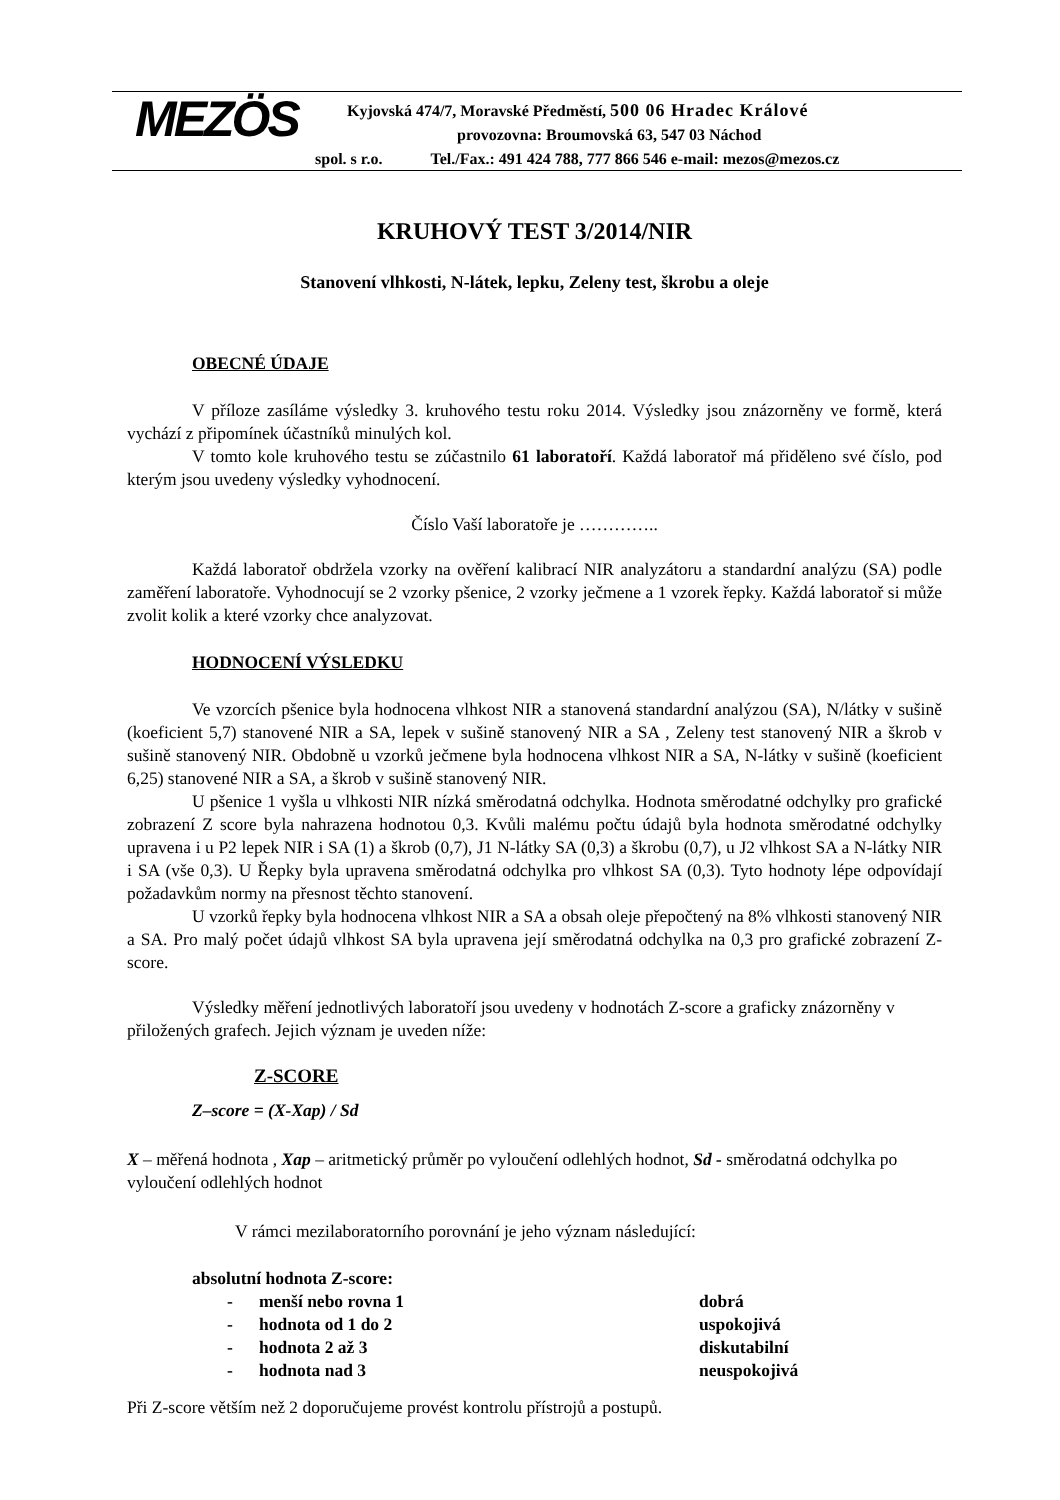MEZÖS
Kyjovská 474/7, Moravské Předměstí, 500 06 Hradec Králové
provozovna: Broumovská 63, 547 03 Náchod
spol. s r.o. Tel./Fax.: 491 424 788, 777 866 546 e-mail: mezos@mezos.cz
KRUHOVÝ TEST 3/2014/NIR
Stanovení vlhkosti, N-látek, lepku, Zeleny test, škrobu a oleje
OBECNÉ ÚDAJE
V příloze zasíláme výsledky 3. kruhového testu roku 2014. Výsledky jsou znázorněny ve formě, která vychází z připomínek účastníků minulých kol.
V tomto kole kruhového testu se zúčastnilo 61 laboratoří. Každá laboratoř má přiděleno své číslo, pod kterým jsou uvedeny výsledky vyhodnocení.
Číslo Vaší laboratoře je …………..
Každá laboratoř obdržela vzorky na ověření kalibrací NIR analyzátoru a standardní analýzu (SA) podle zaměření laboratoře. Vyhodnocují se 2 vzorky pšenice, 2 vzorky ječmene a 1 vzorek řepky. Každá laboratoř si může zvolit kolik a které vzorky chce analyzovat.
HODNOCENÍ VÝSLEDKU
Ve vzorcích pšenice byla hodnocena vlhkost NIR a stanovená standardní analýzou (SA), N/látky v sušině (koeficient 5,7) stanovené NIR a SA, lepek v sušině stanovený NIR a SA , Zeleny test stanovený NIR a škrob v sušině stanovený NIR. Obdobně u vzorků ječmene byla hodnocena vlhkost NIR a SA, N-látky v sušině (koeficient 6,25) stanovené NIR a SA, a škrob v sušině stanovený NIR.
U pšenice 1 vyšla u vlhkosti NIR nízká směrodatná odchylka. Hodnota směrodatné odchylky pro grafické zobrazení Z score byla nahrazena hodnotou 0,3. Kvůli malému počtu údajů byla hodnota směrodatné odchylky upravena i u P2 lepek NIR i SA (1) a škrob (0,7), J1 N-látky SA (0,3) a škrobu (0,7), u J2 vlhkost SA a N-látky NIR i SA (vše 0,3). U Řepky byla upravena směrodatná odchylka pro vlhkost SA (0,3). Tyto hodnoty lépe odpovídají požadavkům normy na přesnost těchto stanovení.
U vzorků řepky byla hodnocena vlhkost NIR a SA a obsah oleje přepočtený na 8% vlhkosti stanovený NIR a SA. Pro malý počet údajů vlhkost SA byla upravena její směrodatná odchylka na 0,3 pro grafické zobrazení Z-score.
Výsledky měření jednotlivých laboratoří jsou uvedeny v hodnotách Z-score a graficky znázorněny v přiložených grafech. Jejich význam je uveden níže:
Z-SCORE
Z–score = (X-Xap) / Sd
X – měřená hodnota , Xap – aritmetický průměr po vyloučení odlehlých hodnot, Sd - směrodatná odchylka po vyloučení odlehlých hodnot
V rámci mezilaboratorního porovnání je jeho význam následující:
absolutní hodnota Z-score:
- menší nebo rovna 1 dobrá
- hodnota od 1 do 2 uspokojivá
- hodnota 2 až 3 diskutabilní
- hodnota nad 3 neuspokojivá
Při Z-score větším než 2 doporučujeme provést kontrolu přístrojů a postupů.